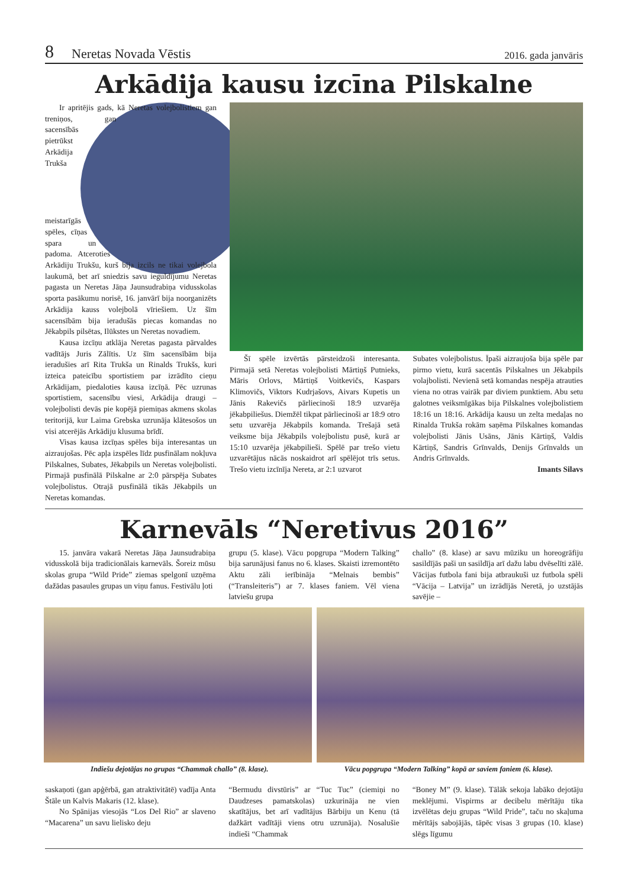8 Neretas Novada Vēstis 2016. gada janvāris
Arkādija kausu izcīna Pilskalne
Ir apritējis gads, kā Neretas volejbolistiem gan treniņos, gan sacensībās pietrūkst Arkādija Trukša meistarīgās spēles, cīņas spara un padoma. Atceroties Arkādiju Trukšu, kurš bija izcils ne tikai volejbola laukumā, bet arī sniedzis savu ieguldījumu Neretas pagasta un Neretas Jāņa Jaunsudrabiņa vidusskolas sporta pasākumu norisē, 16. janvārī bija noorganizēts Arkādija kauss volejbolā vīriešiem. Uz šīm sacensībām bija ieradušās piecas komandas no Jēkabpils pilsētas, Ilūkstes un Neretas novadiem.
Kausa izcīņu atklāja Neretas pagasta pārvaldes vadītājs Juris Zālītis. Uz šīm sacensībām bija ieradušies arī Rita Trukša un Rinalds Trukšs, kuri izteica pateicību sportistiem par izrādīto cieņu Arkādijam, piedaloties kausa izcīņā. Pēc uzrunas sportistiem, sacensību viesi, Arkādija draugi – volejbolisti devās pie kopējā piemiņas akmens skolas teritorijā, kur Laima Grebska uzrunāja klātesošos un visi atcerējās Arkādiju klusuma brīdī.
Visas kausa izcīņas spēles bija interesantas un aizraujošas. Pēc apļa izspēles līdz pusfinālam nokļuva Pilskalnes, Subates, Jēkabpils un Neretas volejbolisti. Pirmajā pusfinālā Pilskalne ar 2:0 pārspēja Subates volejbolistus. Otrajā pusfinālā tikās Jēkabpils un Neretas komandas.
Šī spēle izvērtās pārsteidzoši interesanta. Pirmajā setā Neretas volejbolisti Mārtiņš Putnieks, Māris Orlovs, Mārtiņš Voitkevičs, Kaspars Klimovičs, Viktors Kudrjašovs, Aivars Kupetis un Jānis Rakevičs pārliecinoši 18:9 uzvarēja jēkabpiliešus. Diemžēl tikpat pārliecinoši ar 18:9 otro setu uzvarēja Jēkabpils komanda. Trešajā setā veiksme bija Jēkabpils volejbolistu pusē, kurā ar 15:10 uzvarēja jēkabpilieši. Spēlē par trešo vietu uzvarētājus nācās noskaidrot arī spēlējot trīs setus. Trešo vietu izcīnīja Nereta, ar 2:1 uzvarot
Subates volejbolistus. Īpaši aizraujoša bija spēle par pirmo vietu, kurā sacentās Pilskalnes un Jēkabpils volajbolisti. Nevienā setā komandas nespēja atrauties viena no otras vairāk par diviem punktiem. Abu setu galotnes veiksmīgākas bija Pilskalnes volejbolistiem 18:16 un 18:16. Arkādija kausu un zelta medaļas no Rinalda Trukša rokām saņēma Pilskalnes komandas volejbolisti Jānis Usāns, Jānis Kārtiņš, Valdis Kārtiņš, Sandris Grīnvalds, Denijs Grīnvalds un Andris Grīnvalds.
Imants Silavs
Karnevāls “Neretivus 2016”
15. janvāra vakarā Neretas Jāņa Jaunsudrabiņa vidusskolā bija tradicionālais karnevāls. Šoreiz mūsu skolas grupa “Wild Pride” ziemas spelgonī uzņēma dažādas pasaules grupas un viņu fanus. Festivālu ļoti
grupu (5. klase). Vācu popgrupa “Modern Talking” bija sarunājusi fanus no 6. klases. Skaisti izremontēto Aktu zāli ierībināja “Melnais bembis” (“Transleiteris”) ar 7. klases faniem. Vēl viena latviešu grupa
challo” (8. klase) ar savu mūziku un horeogrāfiju sasildījās paši un sasildīja arī dažu labu dvēselīti zālē. Vācijas futbola fani bija atbraukuši uz futbola spēli “Vācija – Latvija” un izrādījās Neretā, jo uzstājās savējie –
Indiešu dejotājas no grupas “Chammak challo” (8. klase).
Vācu popgrupa “Modern Talking” kopā ar saviem faniem (6. klase).
saskaņoti (gan apģērbā, gan atraktivitātē) vadīja Anta Štāle un Kalvis Makaris (12. klase).
No Spānijas viesojās “Los Del Rio” ar slaveno “Macarena” un savu lielisko deju
“Bermudu divstūris” ar “Tuc Tuc” (ciemiņi no Daudzeses pamatskolas) uzkurināja ne vien skatītājus, bet arī vadītājus Bārbiju un Kenu (tā dažkārt vadītāji viens otru uzrunāja). Nosalušie indieši “Chammak
“Boney M” (9. klase). Tālāk sekoja labāko dejotāju meklējumi. Vispirms ar decibelu mērītāju tika izvēlētas deju grupas “Wild Pride”, taču no skaļuma mērītājs sabojājās, tāpēc visas 3 grupas (10. klase) slēgs līgumu